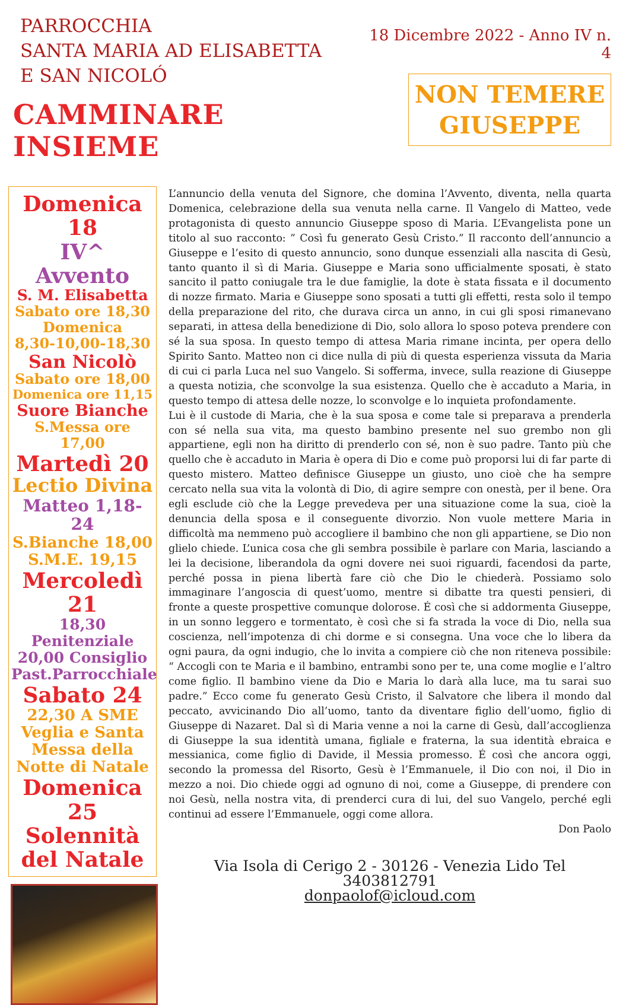PARROCCHIA
SANTA MARIA AD ELISABETTA
E SAN NICOLÓ
CAMMINARE INSIEME
18 Dicembre 2022 - Anno IV n. 4
NON TEMERE
GIUSEPPE
Domenica 18
IV^ Avvento
S. M. Elisabetta
Sabato ore 18,30
Domenica
8,30-10,00-18,30
San Nicolò
Sabato ore 18,00
Domenica ore 11,15
Suore Bianche
S.Messa ore 17,00
Martedì 20
Lectio Divina
Matteo 1,18-24
S.Bianche 18,00
S.M.E. 19,15
Mercoledì 21
18,30 Penitenziale
20,00 Consiglio
Past.Parrocchiale
Sabato 24
22,30 A SME
Veglia e Santa
Messa della
Notte di Natale
Domenica 25
Solennità
del Natale
L’annuncio della venuta del Signore, che domina l’Avvento, diventa, nella quarta Domenica, celebrazione della sua venuta nella carne. Il Vangelo di Matteo, vede protagonista di questo annuncio Giuseppe sposo di Maria. L’Evangelista pone un titolo al suo racconto: ” Così fu generato Gesù Cristo.” Il racconto dell’annuncio a Giuseppe e l’esito di questo annuncio, sono dunque essenziali alla nascita di Gesù, tanto quanto il sì di Maria. Giuseppe e Maria sono ufficialmente sposati, è stato sancito il patto coniugale tra le due famiglie, la dote è stata fissata e il documento di nozze firmato. Maria e Giuseppe sono sposati a tutti gli effetti, resta solo il tempo della preparazione del rito, che durava circa un anno, in cui gli sposi rimanevano separati, in attesa della benedizione di Dio, solo allora lo sposo poteva prendere con sé la sua sposa. In questo tempo di attesa Maria rimane incinta, per opera dello Spirito Santo. Matteo non ci dice nulla di più di questa esperienza vissuta da Maria di cui ci parla Luca nel suo Vangelo. Si sofferma, invece, sulla reazione di Giuseppe a questa notizia, che sconvolge la sua esistenza. Quello che è accaduto a Maria, in questo tempo di attesa delle nozze, lo sconvolge e lo inquieta profondamente.
Lui è il custode di Maria, che è la sua sposa e come tale si preparava a prenderla con sé nella sua vita, ma questo bambino presente nel suo grembo non gli appartiene, egli non ha diritto di prenderlo con sé, non è suo padre. Tanto più che quello che è accaduto in Maria è opera di Dio e come può proporsi lui di far parte di questo mistero. Matteo definisce Giuseppe un giusto, uno cioè che ha sempre cercato nella sua vita la volontà di Dio, di agire sempre con onestà, per il bene. Ora egli esclude ciò che la Legge prevedeva per una situazione come la sua, cioè la denuncia della sposa e il conseguente divorzio. Non vuole mettere Maria in difficoltà ma nemmeno può accogliere il bambino che non gli appartiene, se Dio non glielo chiede. L’unica cosa che gli sembra possibile è parlare con Maria, lasciando a lei la decisione, liberandola da ogni dovere nei suoi riguardi, facendosi da parte, perché possa in piena libertà fare ciò che Dio le chiederà. Possiamo solo immaginare l’angoscia di quest’uomo, mentre si dibatte tra questi pensieri, di fronte a queste prospettive comunque dolorose. É così che si addormenta Giuseppe, in un sonno leggero e tormentato, è così che si fa strada la voce di Dio, nella sua coscienza, nell’impotenza di chi dorme e si consegna. Una voce che lo libera da ogni paura, da ogni indugio, che lo invita a compiere ciò che non riteneva possibile: “ Accogli con te Maria e il bambino, entrambi sono per te, una come moglie e l’altro come figlio. Il bambino viene da Dio e Maria lo darà alla luce, ma tu sarai suo padre.” Ecco come fu generato Gesù Cristo, il Salvatore che libera il mondo dal peccato, avvicinando Dio all’uomo, tanto da diventare figlio dell’uomo, figlio di Giuseppe di Nazaret. Dal sì di Maria venne a noi la carne di Gesù, dall’accoglienza di Giuseppe la sua identità umana, figliale e fraterna, la sua identità ebraica e messianica, come figlio di Davide, il Messia promesso. É così che ancora oggi, secondo la promessa del Risorto, Gesù è l’Emmanuele, il Dio con noi, il Dio in mezzo a noi. Dio chiede oggi ad ognuno di noi, come a Giuseppe, di prendere con noi Gesù, nella nostra vita, di prenderci cura di lui, del suo Vangelo, perché egli continui ad essere l’Emmanuele, oggi come allora.
Don Paolo
Via Isola di Cerigo 2 - 30126 - Venezia Lido Tel 3403812791
donpaolof@icloud.com